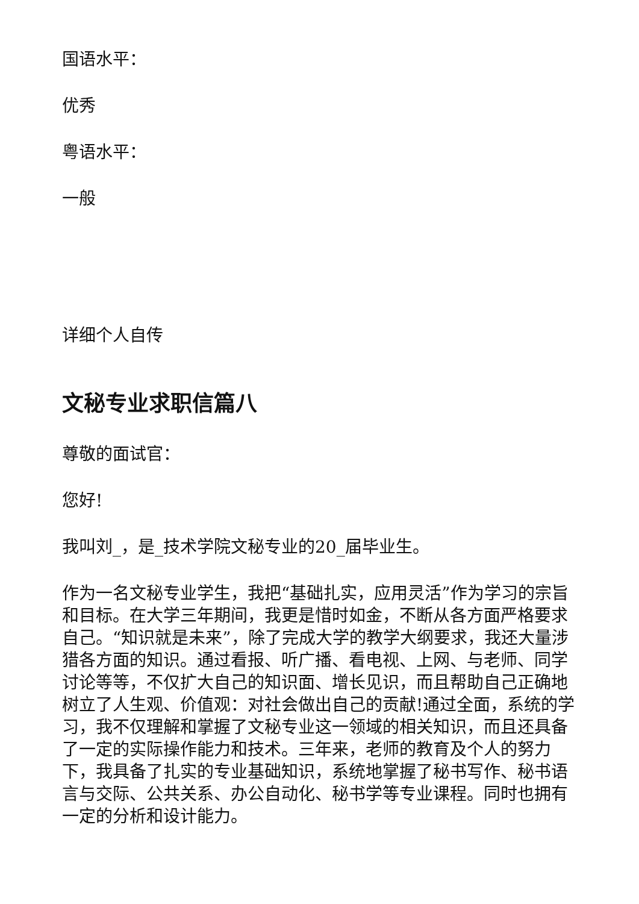国语水平：
优秀
粤语水平：
一般
详细个人自传
文秘专业求职信篇八
尊敬的面试官：
您好!
我叫刘_，是_技术学院文秘专业的20_届毕业生。
作为一名文秘专业学生，我把“基础扎实，应用灵活”作为学习的宗旨和目标。在大学三年期间，我更是惜时如金，不断从各方面严格要求自己。“知识就是未来”，除了完成大学的教学大纲要求，我还大量涉猎各方面的知识。通过看报、听广播、看电视、上网、与老师、同学讨论等等，不仅扩大自己的知识面、增长见识，而且帮助自己正确地树立了人生观、价值观：对社会做出自己的贡献!通过全面，系统的学习，我不仅理解和掌握了文秘专业这一领域的相关知识，而且还具备了一定的实际操作能力和技术。三年来，老师的教育及个人的努力下，我具备了扎实的专业基础知识，系统地掌握了秘书写作、秘书语言与交际、公共关系、办公自动化、秘书学等专业课程。同时也拥有一定的分析和设计能力。